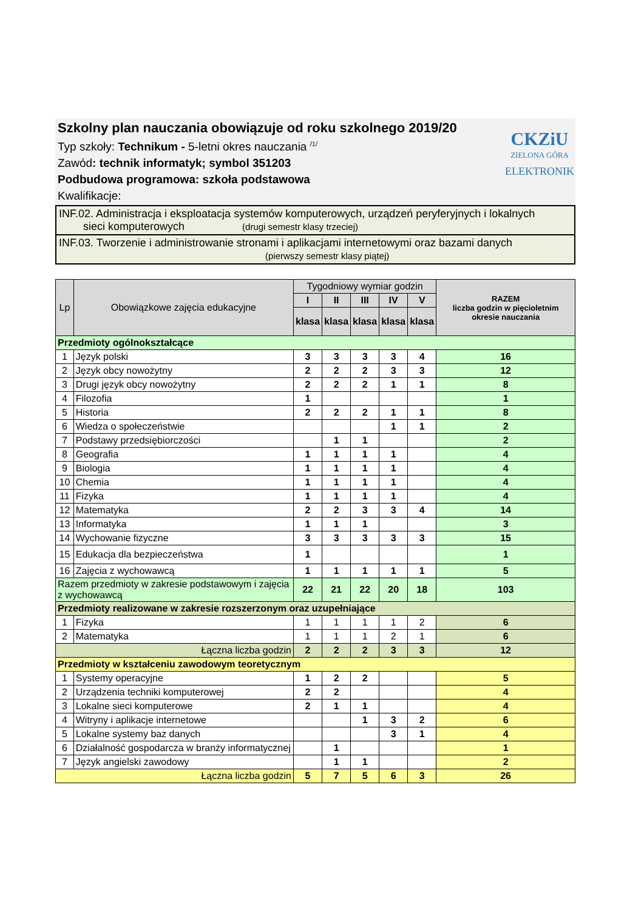Szkolny plan nauczania obowiązuje od roku szkolnego 2019/20
Typ szkoły: Technikum - 5-letni okres nauczania <sup>/1/</sup>
Zawód: technik informatyk; symbol 351203
Podbudowa programowa: szkoła podstawowa
Kwalifikacje:
CKZiU
ZIELONA GÓRA
ELEKTRONIK
INF.02. Administracja i eksploatacja systemów komputerowych, urządzeń peryferyjnych i lokalnych
sieci komputerowych (drugi semestr klasy trzeciej)
INF.03. Tworzenie i administrowanie stronami i aplikacjami internetowymi oraz bazami danych
(pierwszy semestr klasy piątej)
| Lp | Obowiązkowe zajęcia edukacyjne | Tygodniowy wymiar godzin | | | | | RAZEM liczba godzin w pięcioletnim okresie nauczania |
| --- | --- | --- | --- | --- | --- | --- | --- |
| | | I | II | III | IV | V | |
| | | klasa | klasa | klasa | klasa | klasa | |
| Przedmioty ogólnokształcące | | | | | | | |
| 1 | Język polski | 3 | 3 | 3 | 3 | 4 | 16 |
| 2 | Język obcy nowożytny | 2 | 2 | 2 | 3 | 3 | 12 |
| 3 | Drugi język obcy nowożytny | 2 | 2 | 2 | 1 | 1 | 8 |
| 4 | Filozofia | 1 | | | | | 1 |
| 5 | Historia | 2 | 2 | 2 | 1 | 1 | 8 |
| 6 | Wiedza o społeczeństwie | | | | 1 | 1 | 2 |
| 7 | Podstawy przedsiębiorczości | | 1 | 1 | | | 2 |
| 8 | Geografia | 1 | 1 | 1 | 1 | | 4 |
| 9 | Biologia | 1 | 1 | 1 | 1 | | 4 |
| 10 | Chemia | 1 | 1 | 1 | 1 | | 4 |
| 11 | Fizyka | 1 | 1 | 1 | 1 | | 4 |
| 12 | Matematyka | 2 | 2 | 3 | 3 | 4 | 14 |
| 13 | Informatyka | 1 | 1 | 1 | | | 3 |
| 14 | Wychowanie fizyczne | 3 | 3 | 3 | 3 | 3 | 15 |
| 15 | Edukacja dla bezpieczeństwa | 1 | | | | | 1 |
| 16 | Zajęcia z wychowawcą | 1 | 1 | 1 | 1 | 1 | 5 |
| Razem przedmioty w zakresie podstawowym i zajęcia z wychowawcą | | 22 | 21 | 22 | 20 | 18 | 103 |
| Przedmioty realizowane w zakresie rozszerzonym oraz uzupełniające | | | | | | | |
| 1 | Fizyka | 1 | 1 | 1 | 1 | 2 | 6 |
| 2 | Matematyka | 1 | 1 | 1 | 2 | 1 | 6 |
| Łączna liczba godzin | | 2 | 2 | 2 | 3 | 3 | 12 |
| Przedmioty w kształceniu zawodowym teoretycznym | | | | | | | |
| 1 | Systemy operacyjne | 1 | 2 | 2 | | | 5 |
| 2 | Urządzenia techniki komputerowej | 2 | 2 | | | | 4 |
| 3 | Lokalne sieci komputerowe | 2 | 1 | 1 | | | 4 |
| 4 | Witryny i aplikacje internetowe | | | 1 | 3 | 2 | 6 |
| 5 | Lokalne systemy baz danych | | | | 3 | 1 | 4 |
| 6 | Działalność gospodarcza w branży informatycznej | | 1 | | | | 1 |
| 7 | Język angielski zawodowy | | 1 | 1 | | | 2 |
| Łączna liczba godzin | | 5 | 7 | 5 | 6 | 3 | 26 |